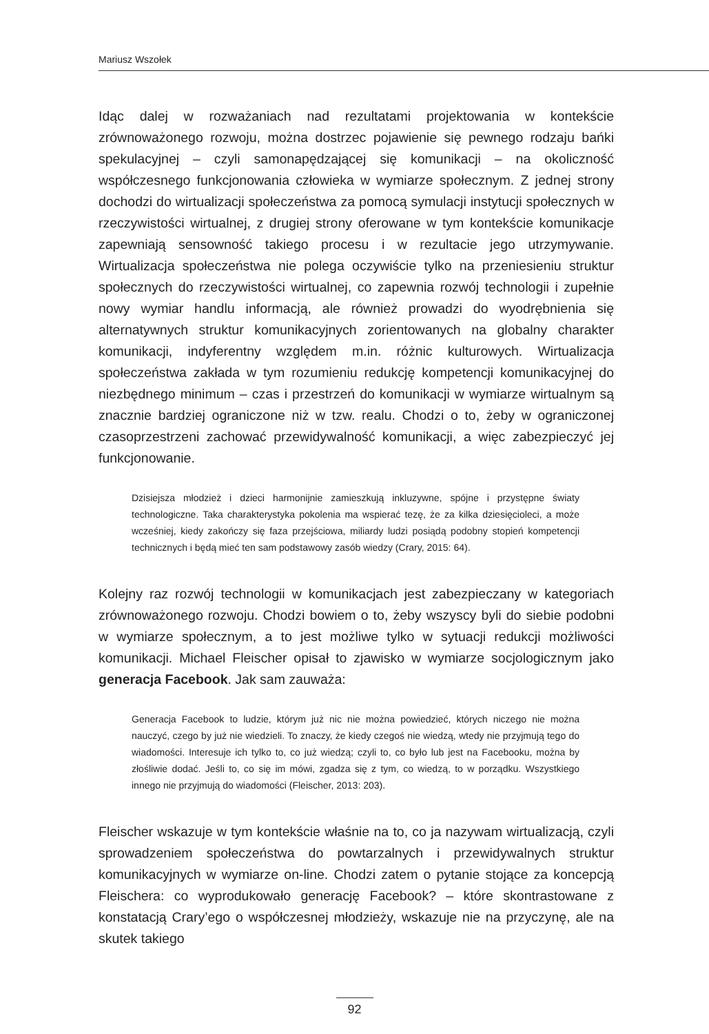Mariusz Wszołek
Idąc dalej w rozważaniach nad rezultatami projektowania w kontekście zrównoważonego rozwoju, można dostrzec pojawienie się pewnego rodzaju bańki spekulacyjnej – czyli samonapędzającej się komunikacji – na okoliczność współczesnego funkcjonowania człowieka w wymiarze społecznym. Z jednej strony dochodzi do wirtualizacji społeczeństwa za pomocą symulacji instytucji społecznych w rzeczywistości wirtualnej, z drugiej strony oferowane w tym kontekście komunikacje zapewniają sensowność takiego procesu i w rezultacie jego utrzymywanie. Wirtualizacja społeczeństwa nie polega oczywiście tylko na przeniesieniu struktur społecznych do rzeczywistości wirtualnej, co zapewnia rozwój technologii i zupełnie nowy wymiar handlu informacją, ale również prowadzi do wyodrębnienia się alternatywnych struktur komunikacyjnych zorientowanych na globalny charakter komunikacji, indyferentny względem m.in. różnic kulturowych. Wirtualizacja społeczeństwa zakłada w tym rozumieniu redukcję kompetencji komunikacyjnej do niezbędnego minimum – czas i przestrzeń do komunikacji w wymiarze wirtualnym są znacznie bardziej ograniczone niż w tzw. realu. Chodzi o to, żeby w ograniczonej czasoprzestrzeni zachować przewidywalność komunikacji, a więc zabezpieczyć jej funkcjonowanie.
Dzisiejsza młodzież i dzieci harmonijnie zamieszkują inkluzywne, spójne i przystępne światy technologiczne. Taka charakterystyka pokolenia ma wspierać tezę, że za kilka dziesięcioleci, a może wcześniej, kiedy zakończy się faza przejściowa, miliardy ludzi posiądą podobny stopień kompetencji technicznych i będą mieć ten sam podstawowy zasób wiedzy (Crary, 2015: 64).
Kolejny raz rozwój technologii w komunikacjach jest zabezpieczany w kategoriach zrównoważonego rozwoju. Chodzi bowiem o to, żeby wszyscy byli do siebie podobni w wymiarze społecznym, a to jest możliwe tylko w sytuacji redukcji możliwości komunikacji. Michael Fleischer opisał to zjawisko w wymiarze socjologicznym jako generacja Facebook. Jak sam zauważa:
Generacja Facebook to ludzie, którym już nic nie można powiedzieć, których niczego nie można nauczyć, czego by już nie wiedzieli. To znaczy, że kiedy czegoś nie wiedzą, wtedy nie przyjmują tego do wiadomości. Interesuje ich tylko to, co już wiedzą; czyli to, co było lub jest na Facebooku, można by złośliwie dodać. Jeśli to, co się im mówi, zgadza się z tym, co wiedzą, to w porządku. Wszystkiego innego nie przyjmują do wiadomości (Fleischer, 2013: 203).
Fleischer wskazuje w tym kontekście właśnie na to, co ja nazywam wirtualizacją, czyli sprowadzeniem społeczeństwa do powtarzalnych i przewidywalnych struktur komunikacyjnych w wymiarze on-line. Chodzi zatem o pytanie stojące za koncepcją Fleischera: co wyprodukowało generację Facebook? – które skontrastowane z konstatacją Crary’ego o współczesnej młodzieży, wskazuje nie na przyczynę, ale na skutek takiego
92